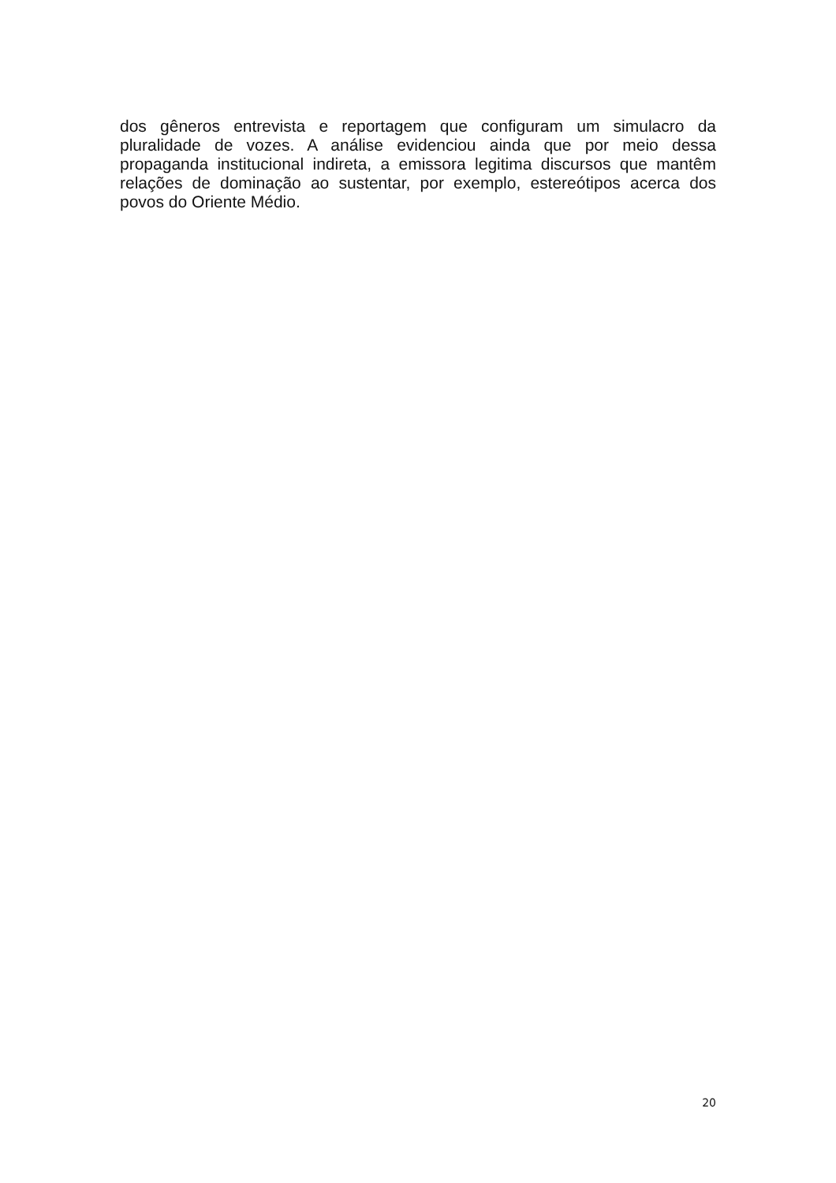dos gêneros entrevista e reportagem que configuram um simulacro da pluralidade de vozes. A análise evidenciou ainda que por meio dessa propaganda institucional indireta, a emissora legitima discursos que mantêm relações de dominação ao sustentar, por exemplo, estereótipos acerca dos povos do Oriente Médio.
20